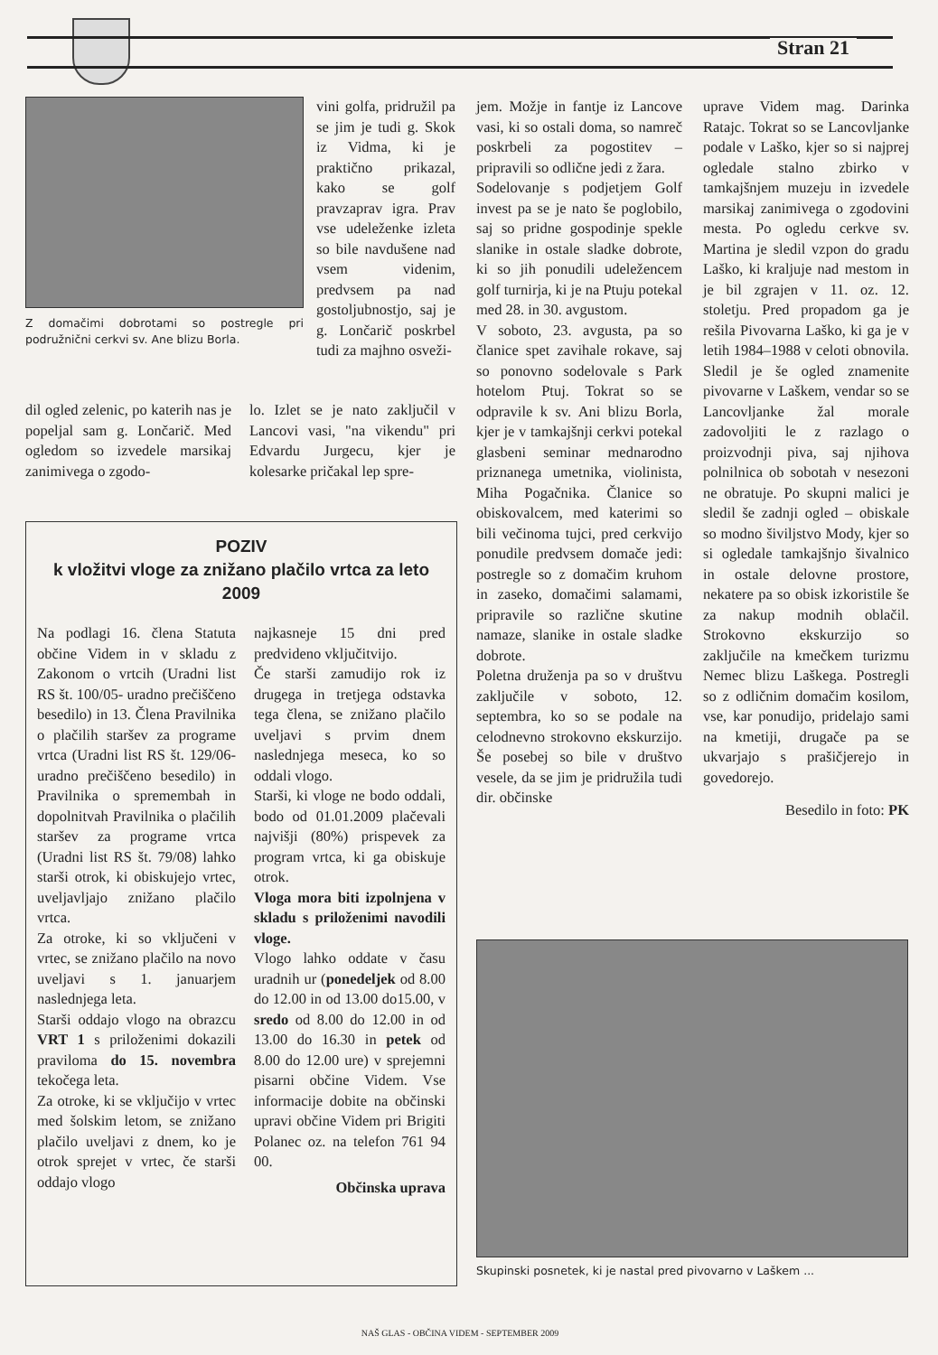Stran 21
Z domačimi dobrotami so postregle pri podružnični cerkvi sv. Ane blizu Borla.
vini golfa, pridružil pa se jim je tudi g. Skok iz Vidma, ki je praktično prikazal, kako se golf pravzaprav igra. Prav vse udeleženke izleta so bile navdušene nad vsem videnim, predvsem pa nad gostoljubnostjo, saj je g. Lončarič poskrbel tudi za majhno osveži-
dil ogled zelenic, po katerih nas je popeljal sam g. Lončarič. Med ogledom so izvedele marsikaj zanimivega o zgodo-
lo. Izlet se je nato zaključil v Lancovi vasi, "na vikendu" pri Edvardu Jurgecu, kjer je kolesarke pričakal lep spre-
POZIV
k vložitvi vloge za znižano plačilo vrtca za leto 2009
Na podlagi 16. člena Statuta občine Videm in v skladu z Zakonom o vrtcih (Uradni list RS št. 100/05- uradno prečiščeno besedilo) in 13. Člena Pravilnika o plačilih staršev za programe vrtca (Uradni list RS št. 129/06-uradno prečiščeno besedilo) in Pravilnika o spremembah in dopolnitvah Pravilnika o plačilih staršev za programe vrtca (Uradni list RS št. 79/08) lahko starši otrok, ki obiskujejo vrtec, uveljavljajo znižano plačilo vrtca.
Za otroke, ki so vključeni v vrtec, se znižano plačilo na novo uveljavi s 1. januarjem naslednjega leta.
Starši oddajo vlogo na obrazcu VRT 1 s priloženimi dokazili praviloma do 15. novembra tekočega leta.
Za otroke, ki se vključijo v vrtec med šolskim letom, se znižano plačilo uveljavi z dnem, ko je otrok sprejet v vrtec, če starši oddajo vlogo
najkasneje 15 dni pred predvideno vključitvijo.
Če starši zamudijo rok iz drugega in tretjega odstavka tega člena, se znižano plačilo uveljavi s prvim dnem naslednjega meseca, ko so oddali vlogo.
Starši, ki vloge ne bodo oddali, bodo od 01.01.2009 plačevali najvišji (80%) prispevek za program vrtca, ki ga obiskuje otrok.
Vloga mora biti izpolnjena v skladu s priloženimi navodili vloge.
Vlogo lahko oddate v času uradnih ur (ponedeljek od 8.00 do 12.00 in od 13.00 do15.00, v sredo od 8.00 do 12.00 in od 13.00 do 16.30 in petek od 8.00 do 12.00 ure) v sprejemni pisarni občine Videm. Vse informacije dobite na občinski upravi občine Videm pri Brigiti Polanec oz. na telefon 761 94 00.
Občinska uprava
jem. Možje in fantje iz Lancove vasi, ki so ostali doma, so namreč poskrbeli za pogostitev – pripravili so odlične jedi z žara.
Sodelovanje s podjetjem Golf invest pa se je nato še poglobilo, saj so pridne gospodinje spekle slanike in ostale sladke dobrote, ki so jih ponudili udeležencem golf turnirja, ki je na Ptuju potekal med 28. in 30. avgustom.
V soboto, 23. avgusta, pa so članice spet zavihale rokave, saj so ponovno sodelovale s Park hotelom Ptuj. Tokrat so se odpravile k sv. Ani blizu Borla, kjer je v tamkajšnji cerkvi potekal glasbeni seminar mednarodno priznanega umetnika, violinista, Miha Pogačnika. Članice so obiskovalcem, med katerimi so bili večinoma tujci, pred cerkvijo ponudile predvsem domače jedi: postregle so z domačim kruhom in zaseko, domačimi salamami, pripravile so različne skutine namaze, slanike in ostale sladke dobrote.
Poletna druženja pa so v društvu zaključile v soboto, 12. septembra, ko so se podale na celodnevno strokovno ekskurzijo. Še posebej so bile v društvo vesele, da se jim je pridružila tudi dir. občinske
uprave Videm mag. Darinka Ratajc. Tokrat so se Lancovljanke podale v Laško, kjer so si najprej ogledale stalno zbirko v tamkajšnjem muzeju in izvedele marsikaj zanimivega o zgodovini mesta. Po ogledu cerkve sv. Martina je sledil vzpon do gradu Laško, ki kraljuje nad mestom in je bil zgrajen v 11. oz. 12. stoletju. Pred propadom ga je rešila Pivovarna Laško, ki ga je v letih 1984–1988 v celoti obnovila. Sledil je še ogled znamenite pivovarne v Laškem, vendar so se Lancovljanke žal morale zadovoljiti le z razlago o proizvodnji piva, saj njihova polnilnica ob sobotah v nesezoni ne obratuje. Po skupni malici je sledil še zadnji ogled – obiskale so modno šiviljstvo Mody, kjer so si ogledale tamkajšnjo šivalnico in ostale delovne prostore, nekatere pa so obisk izkoristile še za nakup modnih oblačil. Strokovno ekskurzijo so zaključile na kmečkem turizmu Nemec blizu Laškega. Postregli so z odličnim domačim kosilom, vse, kar ponudijo, pridelajo sami na kmetiji, drugače pa se ukvarjajo s prašičjerejo in govedorejo.
Besedilo in foto: PK
Skupinski posnetek, ki je nastal pred pivovarno v Laškem ...
NAŠ GLAS - OBČINA VIDEM - SEPTEMBER 2009